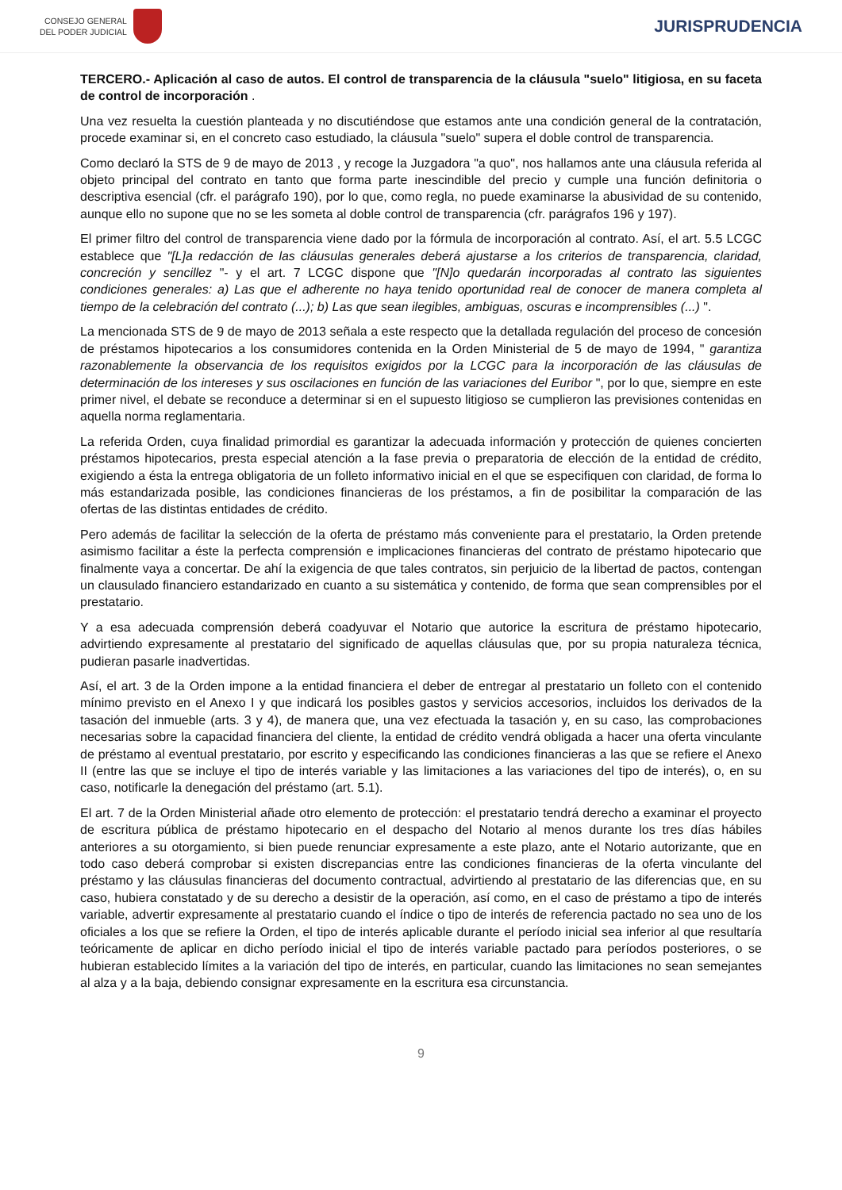CONSEJO GENERAL
DEL PODER JUDICIAL
JURISPRUDENCIA
TERCERO.- Aplicación al caso de autos. El control de transparencia de la cláusula "suelo" litigiosa, en su faceta de control de incorporación .
Una vez resuelta la cuestión planteada y no discutiéndose que estamos ante una condición general de la contratación, procede examinar si, en el concreto caso estudiado, la cláusula "suelo" supera el doble control de transparencia.
Como declaró la STS de 9 de mayo de 2013 , y recoge la Juzgadora "a quo", nos hallamos ante una cláusula referida al objeto principal del contrato en tanto que forma parte inescindible del precio y cumple una función definitoria o descriptiva esencial (cfr. el parágrafo 190), por lo que, como regla, no puede examinarse la abusividad de su contenido, aunque ello no supone que no se les someta al doble control de transparencia (cfr. parágrafos 196 y 197).
El primer filtro del control de transparencia viene dado por la fórmula de incorporación al contrato. Así, el art. 5.5 LCGC establece que "[L]a redacción de las cláusulas generales deberá ajustarse a los criterios de transparencia, claridad, concreción y sencillez "- y el art. 7 LCGC dispone que "[N]o quedarán incorporadas al contrato las siguientes condiciones generales: a) Las que el adherente no haya tenido oportunidad real de conocer de manera completa al tiempo de la celebración del contrato (...); b) Las que sean ilegibles, ambiguas, oscuras e incomprensibles (...) ".
La mencionada STS de 9 de mayo de 2013 señala a este respecto que la detallada regulación del proceso de concesión de préstamos hipotecarios a los consumidores contenida en la Orden Ministerial de 5 de mayo de 1994, " garantiza razonablemente la observancia de los requisitos exigidos por la LCGC para la incorporación de las cláusulas de determinación de los intereses y sus oscilaciones en función de las variaciones del Euribor ", por lo que, siempre en este primer nivel, el debate se reconduce a determinar si en el supuesto litigioso se cumplieron las previsiones contenidas en aquella norma reglamentaria.
La referida Orden, cuya finalidad primordial es garantizar la adecuada información y protección de quienes concierten préstamos hipotecarios, presta especial atención a la fase previa o preparatoria de elección de la entidad de crédito, exigiendo a ésta la entrega obligatoria de un folleto informativo inicial en el que se especifiquen con claridad, de forma lo más estandarizada posible, las condiciones financieras de los préstamos, a fin de posibilitar la comparación de las ofertas de las distintas entidades de crédito.
Pero además de facilitar la selección de la oferta de préstamo más conveniente para el prestatario, la Orden pretende asimismo facilitar a éste la perfecta comprensión e implicaciones financieras del contrato de préstamo hipotecario que finalmente vaya a concertar. De ahí la exigencia de que tales contratos, sin perjuicio de la libertad de pactos, contengan un clausulado financiero estandarizado en cuanto a su sistemática y contenido, de forma que sean comprensibles por el prestatario.
Y a esa adecuada comprensión deberá coadyuvar el Notario que autorice la escritura de préstamo hipotecario, advirtiendo expresamente al prestatario del significado de aquellas cláusulas que, por su propia naturaleza técnica, pudieran pasarle inadvertidas.
Así, el art. 3 de la Orden impone a la entidad financiera el deber de entregar al prestatario un folleto con el contenido mínimo previsto en el Anexo I y que indicará los posibles gastos y servicios accesorios, incluidos los derivados de la tasación del inmueble (arts. 3 y 4), de manera que, una vez efectuada la tasación y, en su caso, las comprobaciones necesarias sobre la capacidad financiera del cliente, la entidad de crédito vendrá obligada a hacer una oferta vinculante de préstamo al eventual prestatario, por escrito y especificando las condiciones financieras a las que se refiere el Anexo II (entre las que se incluye el tipo de interés variable y las limitaciones a las variaciones del tipo de interés), o, en su caso, notificarle la denegación del préstamo (art. 5.1).
El art. 7 de la Orden Ministerial añade otro elemento de protección: el prestatario tendrá derecho a examinar el proyecto de escritura pública de préstamo hipotecario en el despacho del Notario al menos durante los tres días hábiles anteriores a su otorgamiento, si bien puede renunciar expresamente a este plazo, ante el Notario autorizante, que en todo caso deberá comprobar si existen discrepancias entre las condiciones financieras de la oferta vinculante del préstamo y las cláusulas financieras del documento contractual, advirtiendo al prestatario de las diferencias que, en su caso, hubiera constatado y de su derecho a desistir de la operación, así como, en el caso de préstamo a tipo de interés variable, advertir expresamente al prestatario cuando el índice o tipo de interés de referencia pactado no sea uno de los oficiales a los que se refiere la Orden, el tipo de interés aplicable durante el período inicial sea inferior al que resultaría teóricamente de aplicar en dicho período inicial el tipo de interés variable pactado para períodos posteriores, o se hubieran establecido límites a la variación del tipo de interés, en particular, cuando las limitaciones no sean semejantes al alza y a la baja, debiendo consignar expresamente en la escritura esa circunstancia.
9